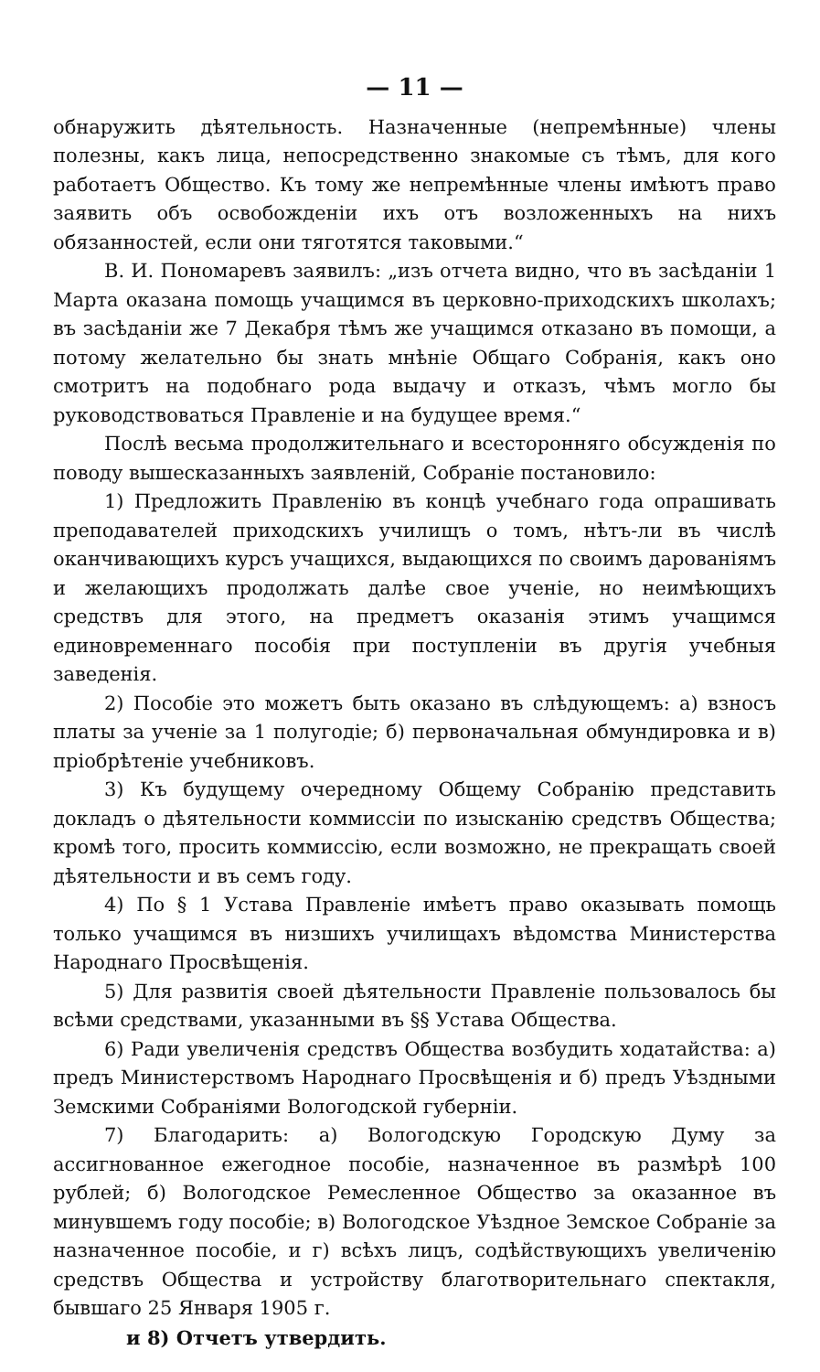— 11 —
обнаружить дѣятельность. Назначенные (непремѣнные) члены полезны, какъ лица, непосредственно знакомые съ тѣмъ, для кого работаетъ Общество. Къ тому же непремѣнные члены имѣютъ право заявить объ освобожденіи ихъ отъ возложенныхъ на нихъ обязанностей, если они тяготятся таковыми.“
В. И. Пономаревъ заявилъ: „изъ отчета видно, что въ засѣданіи 1 Марта оказана помощь учащимся въ церковно-приходскихъ школахъ; въ засѣданіи же 7 Декабря тѣмъ же учащимся отказано въ помощи, а потому желательно бы знать мнѣніе Общаго Собранія, какъ оно смотритъ на подобнаго рода выдачу и отказъ, чѣмъ могло бы руководствоваться Правленіе и на будущее время.“
Послѣ весьма продолжительнаго и всесторонняго обсужденія по поводу вышесказанныхъ заявленій, Собраніе постановило:
1) Предложить Правленію въ концѣ учебнаго года опрашивать преподавателей приходскихъ училищъ о томъ, нѣтъ-ли въ числѣ оканчивающихъ курсъ учащихся, выдающихся по своимъ дарованіямъ и желающихъ продолжать далѣе свое ученіе, но неимѣющихъ средствъ для этого, на предметъ оказанія этимъ учащимся единовременнаго пособія при поступленіи въ другія учебныя заведенія.
2) Пособіе это можетъ быть оказано въ слѣдующемъ: а) взносъ платы за ученіе за 1 полугодіе; б) первоначальная обмундировка и в) пріобрѣтеніе учебниковъ.
3) Къ будущему очередному Общему Собранію представить докладъ о дѣятельности коммиссіи по изысканію средствъ Общества; кромѣ того, просить коммиссію, если возможно, не прекращать своей дѣятельности и въ семъ году.
4) По § 1 Устава Правленіе имѣетъ право оказывать помощь только учащимся въ низшихъ училищахъ вѣдомства Министерства Народнаго Просвѣщенія.
5) Для развитія своей дѣятельности Правленіе пользовалось бы всѣми средствами, указанными въ §§ Устава Общества.
6) Ради увеличенія средствъ Общества возбудить ходатайства: а) предъ Министерствомъ Народнаго Просвѣщенія и б) предъ Уѣздными Земскими Собраніями Вологодской губерніи.
7) Благодарить: а) Вологодскую Городскую Думу за ассигнованное ежегодное пособіе, назначенное въ размѣрѣ 100 рублей; б) Вологодское Ремесленное Общество за оказанное въ минувшемъ году пособіе; в) Вологодское Уѣздное Земское Собраніе за назначенное пособіе, и г) всѣхъ лицъ, содѣйствующихъ увеличенію средствъ Общества и устройству благотворительнаго спектакля, бывшаго 25 Января 1905 г.
и 8) Отчетъ утвердить.